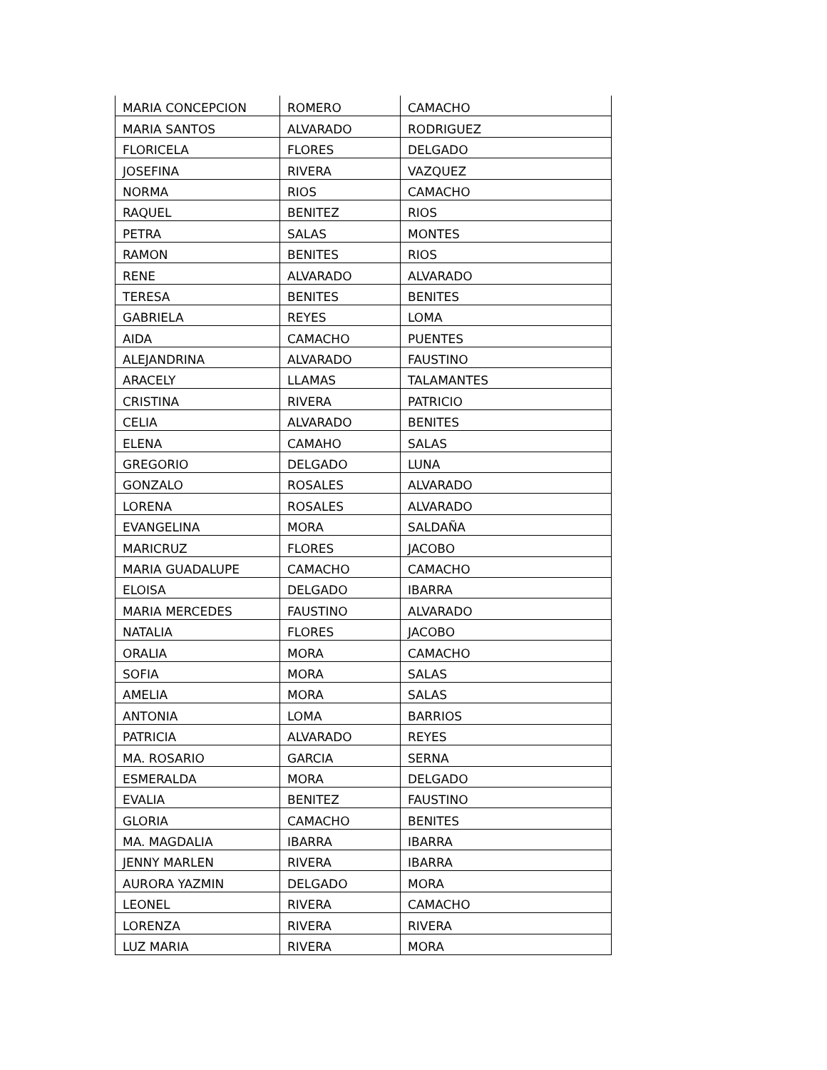| MARIA CONCEPCION | ROMERO | CAMACHO |
| MARIA SANTOS | ALVARADO | RODRIGUEZ |
| FLORICELA | FLORES | DELGADO |
| JOSEFINA | RIVERA | VAZQUEZ |
| NORMA | RIOS | CAMACHO |
| RAQUEL | BENITEZ | RIOS |
| PETRA | SALAS | MONTES |
| RAMON | BENITES | RIOS |
| RENE | ALVARADO | ALVARADO |
| TERESA | BENITES | BENITES |
| GABRIELA | REYES | LOMA |
| AIDA | CAMACHO | PUENTES |
| ALEJANDRINA | ALVARADO | FAUSTINO |
| ARACELY | LLAMAS | TALAMANTES |
| CRISTINA | RIVERA | PATRICIO |
| CELIA | ALVARADO | BENITES |
| ELENA | CAMAHO | SALAS |
| GREGORIO | DELGADO | LUNA |
| GONZALO | ROSALES | ALVARADO |
| LORENA | ROSALES | ALVARADO |
| EVANGELINA | MORA | SALDAÑA |
| MARICRUZ | FLORES | JACOBO |
| MARIA GUADALUPE | CAMACHO | CAMACHO |
| ELOISA | DELGADO | IBARRA |
| MARIA MERCEDES | FAUSTINO | ALVARADO |
| NATALIA | FLORES | JACOBO |
| ORALIA | MORA | CAMACHO |
| SOFIA | MORA | SALAS |
| AMELIA | MORA | SALAS |
| ANTONIA | LOMA | BARRIOS |
| PATRICIA | ALVARADO | REYES |
| MA. ROSARIO | GARCIA | SERNA |
| ESMERALDA | MORA | DELGADO |
| EVALIA | BENITEZ | FAUSTINO |
| GLORIA | CAMACHO | BENITES |
| MA. MAGDALIA | IBARRA | IBARRA |
| JENNY MARLEN | RIVERA | IBARRA |
| AURORA YAZMIN | DELGADO | MORA |
| LEONEL | RIVERA | CAMACHO |
| LORENZA | RIVERA | RIVERA |
| LUZ MARIA | RIVERA | MORA |